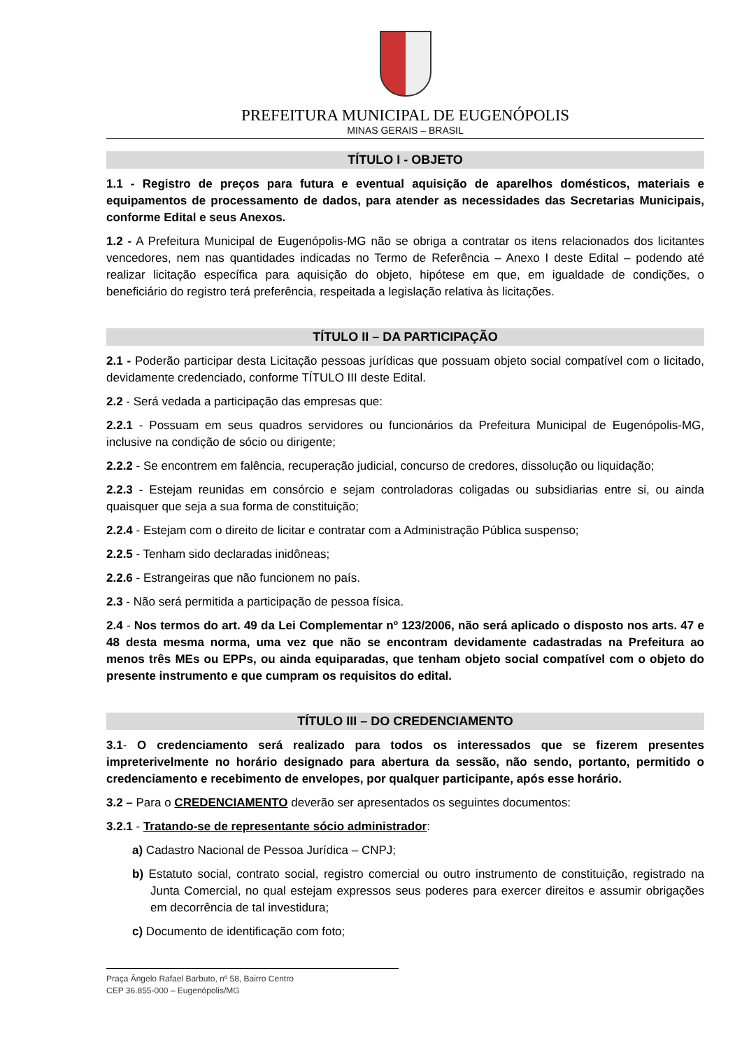PREFEITURA MUNICIPAL DE EUGENÓPOLIS
MINAS GERAIS – BRASIL
TÍTULO I - OBJETO
1.1 - Registro de preços para futura e eventual aquisição de aparelhos domésticos, materiais e equipamentos de processamento de dados, para atender as necessidades das Secretarias Municipais, conforme Edital e seus Anexos.
1.2 - A Prefeitura Municipal de Eugenópolis-MG não se obriga a contratar os itens relacionados dos licitantes vencedores, nem nas quantidades indicadas no Termo de Referência – Anexo I deste Edital – podendo até realizar licitação específica para aquisição do objeto, hipótese em que, em igualdade de condições, o beneficiário do registro terá preferência, respeitada a legislação relativa às licitações.
TÍTULO II – DA PARTICIPAÇÃO
2.1 - Poderão participar desta Licitação pessoas jurídicas que possuam objeto social compatível com o licitado, devidamente credenciado, conforme TÍTULO III deste Edital.
2.2 - Será vedada a participação das empresas que:
2.2.1 - Possuam em seus quadros servidores ou funcionários da Prefeitura Municipal de Eugenópolis-MG, inclusive na condição de sócio ou dirigente;
2.2.2 - Se encontrem em falência, recuperação judicial, concurso de credores, dissolução ou liquidação;
2.2.3 - Estejam reunidas em consórcio e sejam controladoras coligadas ou subsidiarias entre si, ou ainda quaisquer que seja a sua forma de constituição;
2.2.4 - Estejam com o direito de licitar e contratar com a Administração Pública suspenso;
2.2.5 - Tenham sido declaradas inidôneas;
2.2.6 - Estrangeiras que não funcionem no país.
2.3 - Não será permitida a participação de pessoa física.
2.4 - Nos termos do art. 49 da Lei Complementar nº 123/2006, não será aplicado o disposto nos arts. 47 e 48 desta mesma norma, uma vez que não se encontram devidamente cadastradas na Prefeitura ao menos três MEs ou EPPs, ou ainda equiparadas, que tenham objeto social compatível com o objeto do presente instrumento e que cumpram os requisitos do edital.
TÍTULO III – DO CREDENCIAMENTO
3.1- O credenciamento será realizado para todos os interessados que se fizerem presentes impreterivelmente no horário designado para abertura da sessão, não sendo, portanto, permitido o credenciamento e recebimento de envelopes, por qualquer participante, após esse horário.
3.2 – Para o CREDENCIAMENTO deverão ser apresentados os seguintes documentos:
3.2.1 - Tratando-se de representante sócio administrador:
a) Cadastro Nacional de Pessoa Jurídica – CNPJ;
b) Estatuto social, contrato social, registro comercial ou outro instrumento de constituição, registrado na Junta Comercial, no qual estejam expressos seus poderes para exercer direitos e assumir obrigações em decorrência de tal investidura;
c) Documento de identificação com foto;
Praça Ângelo Rafael Barbuto, nº 58, Bairro Centro
CEP 36.855-000 – Eugenópolis/MG